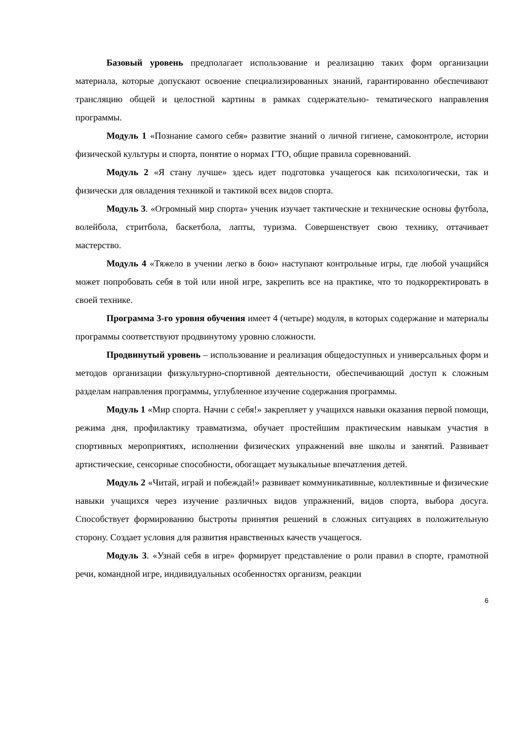Базовый уровень предполагает использование и реализацию таких форм организации материала, которые допускают освоение специализированных знаний, гарантированно обеспечивают трансляцию общей и целостной картины в рамках содержательно- тематического направления программы.
Модуль 1 «Познание самого себя» развитие знаний о личной гигиене, самоконтроле, истории физической культуры и спорта, понятие о нормах ГТО, общие правила соревнований.
Модуль 2 «Я стану лучше» здесь идет подготовка учащегося как психологически, так и физически для овладения техникой и тактикой всех видов спорта.
Модуль 3. «Огромный мир спорта» ученик изучает тактические и технические основы футбола, волейбола, стритбола, баскетбола, лапты, туризма. Совершенствует свою технику, оттачивает мастерство.
Модуль 4 «Тяжело в учении легко в бою» наступают контрольные игры, где любой учащийся может попробовать себя в той или иной игре, закрепить все на практике, что то подкорректировать в своей технике.
Программа 3-го уровня обучения имеет 4 (четыре) модуля, в которых содержание и материалы программы соответствуют продвинутому уровню сложности.
Продвинутый уровень – использование и реализация общедоступных и универсальных форм и методов организации физкультурно-спортивной деятельности, обеспечивающий доступ к сложным разделам направления программы, углубленное изучение содержания программы.
Модуль 1 «Мир спорта. Начни с себя!» закрепляет у учащихся навыки оказания первой помощи, режима дня, профилактику травматизма, обучает простейшим практическим навыкам участия в спортивных мероприятиях, исполнении физических упражнений вне школы и занятий. Развивает артистические, сенсорные способности, обогащает музыкальные впечатления детей.
Модуль 2 «Читай, играй и побеждай!» развивает коммуникативные, коллективные и физические навыки учащихся через изучение различных видов упражнений, видов спорта, выбора досуга. Способствует формированию быстроты принятия решений в сложных ситуациях в положительную сторону. Создает условия для развития нравственных качеств учащегося.
Модуль 3. «Узнай себя в игре» формирует представление о роли правил в спорте, грамотной речи, командной игре, индивидуальных особенностях организм, реакции
6